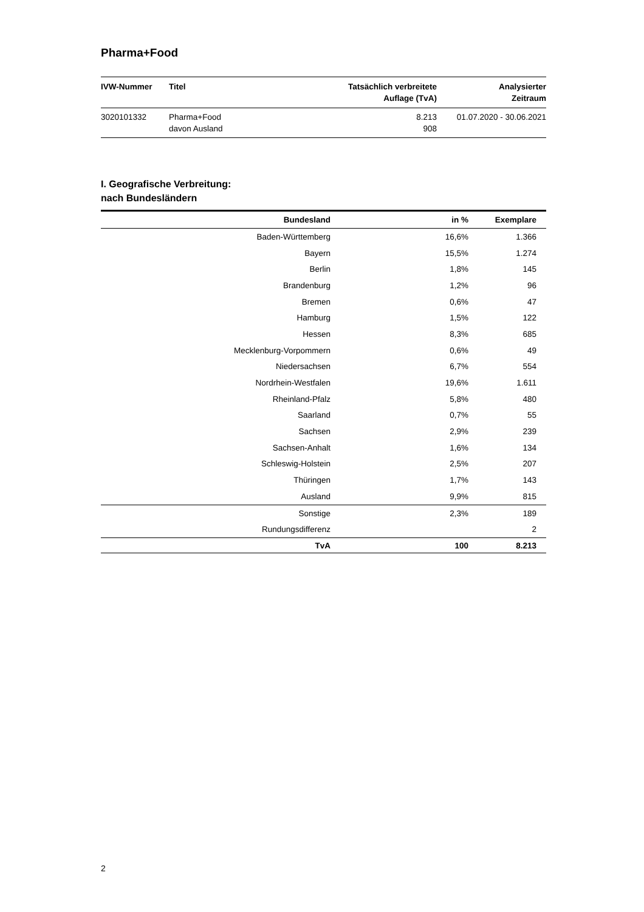Pharma+Food
| IVW-Nummer | Titel | Tatsächlich verbreitete Auflage (TvA) | Analysierter Zeitraum |
| --- | --- | --- | --- |
| 3020101332 | Pharma+Food davon Ausland | 8.213 908 | 01.07.2020 - 30.06.2021 |
I. Geografische Verbreitung:
nach Bundesländern
| Bundesland | in % | Exemplare |
| --- | --- | --- |
| Baden-Württemberg | 16,6% | 1.366 |
| Bayern | 15,5% | 1.274 |
| Berlin | 1,8% | 145 |
| Brandenburg | 1,2% | 96 |
| Bremen | 0,6% | 47 |
| Hamburg | 1,5% | 122 |
| Hessen | 8,3% | 685 |
| Mecklenburg-Vorpommern | 0,6% | 49 |
| Niedersachsen | 6,7% | 554 |
| Nordrhein-Westfalen | 19,6% | 1.611 |
| Rheinland-Pfalz | 5,8% | 480 |
| Saarland | 0,7% | 55 |
| Sachsen | 2,9% | 239 |
| Sachsen-Anhalt | 1,6% | 134 |
| Schleswig-Holstein | 2,5% | 207 |
| Thüringen | 1,7% | 143 |
| Ausland | 9,9% | 815 |
| Sonstige | 2,3% | 189 |
| Rundungsdifferenz | | 2 |
| TvA | 100 | 8.213 |
2